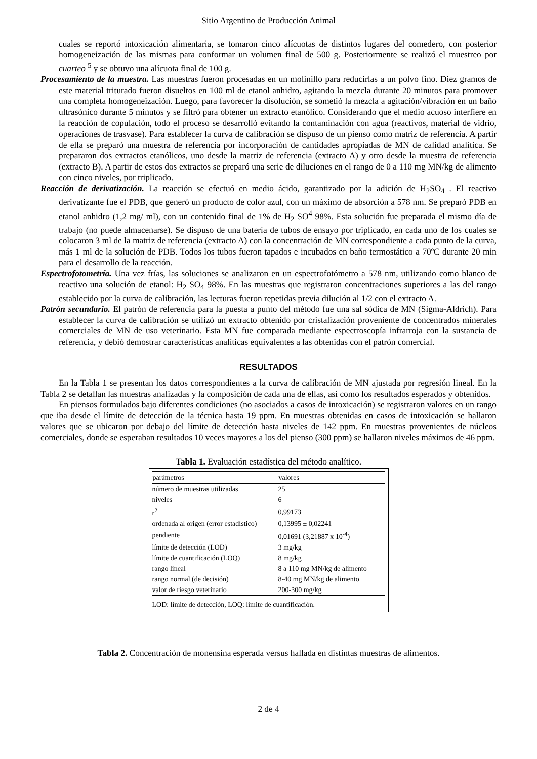Sitio Argentino de Producción Animal
cuales se reportó intoxicación alimentaria, se tomaron cinco alícuotas de distintos lugares del comedero, con posterior homogeneización de las mismas para conformar un volumen final de 500 g. Posteriormente se realizó el muestreo por cuarteo <sup>5</sup> y se obtuvo una alícuota final de 100 g.
Procesamiento de la muestra. Las muestras fueron procesadas en un molinillo para reducirlas a un polvo fino. Diez gramos de este material triturado fueron disueltos en 100 ml de etanol anhidro, agitando la mezcla durante 20 minutos para promover una completa homogeneización. Luego, para favorecer la disolución, se sometió la mezcla a agitación/vibración en un baño ultrasónico durante 5 minutos y se filtró para obtener un extracto etanólico. Considerando que el medio acuoso interfiere en la reacción de copulación, todo el proceso se desarrolló evitando la contaminación con agua (reactivos, material de vidrio, operaciones de trasvase). Para establecer la curva de calibración se dispuso de un pienso como matriz de referencia. A partir de ella se preparó una muestra de referencia por incorporación de cantidades apropiadas de MN de calidad analítica. Se prepararon dos extractos etanólicos, uno desde la matriz de referencia (extracto A) y otro desde la muestra de referencia (extracto B). A partir de estos dos extractos se preparó una serie de diluciones en el rango de 0 a 110 mg MN/kg de alimento con cinco niveles, por triplicado.
Reacción de derivatización. La reacción se efectuó en medio ácido, garantizado por la adición de H<sub>2</sub>SO<sub>4</sub> . El reactivo derivatizante fue el PDB, que generó un producto de color azul, con un máximo de absorción a 578 nm. Se preparó PDB en etanol anhidro (1,2 mg/ ml), con un contenido final de 1% de H<sub>2</sub> SO<sup>4</sup> 98%. Esta solución fue preparada el mismo día de trabajo (no puede almacenarse). Se dispuso de una batería de tubos de ensayo por triplicado, en cada uno de los cuales se colocaron 3 ml de la matriz de referencia (extracto A) con la concentración de MN correspondiente a cada punto de la curva, más 1 ml de la solución de PDB. Todos los tubos fueron tapados e incubados en baño termostático a 70ºC durante 20 min para el desarrollo de la reacción.
Espectrofotometría. Una vez frías, las soluciones se analizaron en un espectrofotómetro a 578 nm, utilizando como blanco de reactivo una solución de etanol: H<sub>2</sub> SO<sub>4</sub> 98%. En las muestras que registraron concentraciones superiores a las del rango establecido por la curva de calibración, las lecturas fueron repetidas previa dilución al 1/2 con el extracto A.
Patrón secundario. El patrón de referencia para la puesta a punto del método fue una sal sódica de MN (Sigma-Aldrich). Para establecer la curva de calibración se utilizó un extracto obtenido por cristalización proveniente de concentrados minerales comerciales de MN de uso veterinario. Esta MN fue comparada mediante espectroscopía infrarroja con la sustancia de referencia, y debió demostrar características analíticas equivalentes a las obtenidas con el patrón comercial.
RESULTADOS
En la Tabla 1 se presentan los datos correspondientes a la curva de calibración de MN ajustada por regresión lineal. En la Tabla 2 se detallan las muestras analizadas y la composición de cada una de ellas, así como los resultados esperados y obtenidos.
En piensos formulados bajo diferentes condiciones (no asociados a casos de intoxicación) se registraron valores en un rango que iba desde el límite de detección de la técnica hasta 19 ppm. En muestras obtenidas en casos de intoxicación se hallaron valores que se ubicaron por debajo del límite de detección hasta niveles de 142 ppm. En muestras provenientes de núcleos comerciales, donde se esperaban resultados 10 veces mayores a los del pienso (300 ppm) se hallaron niveles máximos de 46 ppm.
Tabla 1. Evaluación estadística del método analítico.
| parámetros | valores |
| --- | --- |
| número de muestras utilizadas | 25 |
| niveles | 6 |
| r<sup>2</sup> | 0,99173 |
| ordenada al origen (error estadístico) | 0,13995 ± 0,02241 |
| pendiente | 0,01691 (3,21887 x 10<sup>-4</sup>) |
| límite de detección (LOD) | 3 mg/kg |
| límite de cuantificación (LOQ) | 8 mg/kg |
| rango lineal | 8 a 110 mg MN/kg de alimento |
| rango normal (de decisión) | 8-40 mg MN/kg de alimento |
| valor de riesgo veterinario | 200-300 mg/kg |
| LOD: límite de detección, LOQ: límite de cuantificación. | |
Tabla 2. Concentración de monensina esperada versus hallada en distintas muestras de alimentos.
2 de 4